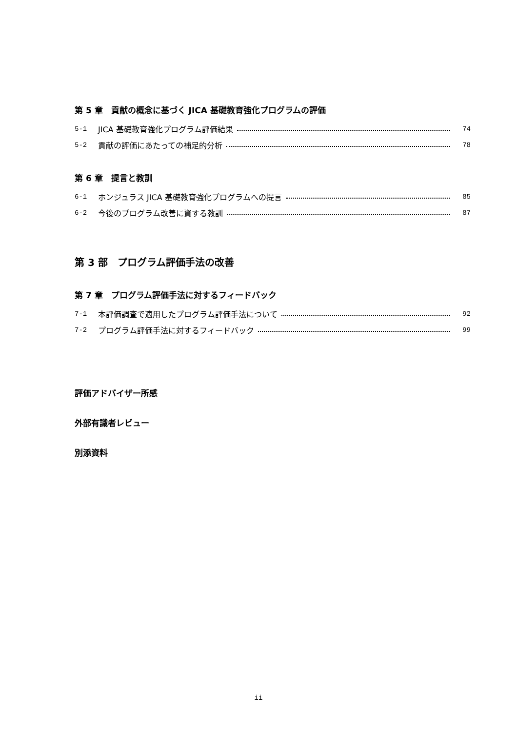第 5 章　貢献の概念に基づく JICA 基礎教育強化プログラムの評価
5-1 JICA 基礎教育強化プログラム評価結果 74
5-2 貢献の評価にあたっての補足的分析 78
第 6 章　提言と教訓
6-1 ホンジュラス JICA 基礎教育強化プログラムへの提言 85
6-2 今後のプログラム改善に資する教訓 87
第 3 部　プログラム評価手法の改善
第 7 章　プログラム評価手法に対するフィードバック
7-1 本評価調査で適用したプログラム評価手法について 92
7-2 プログラム評価手法に対するフィードバック 99
評価アドバイザー所感
外部有識者レビュー
別添資料
ii